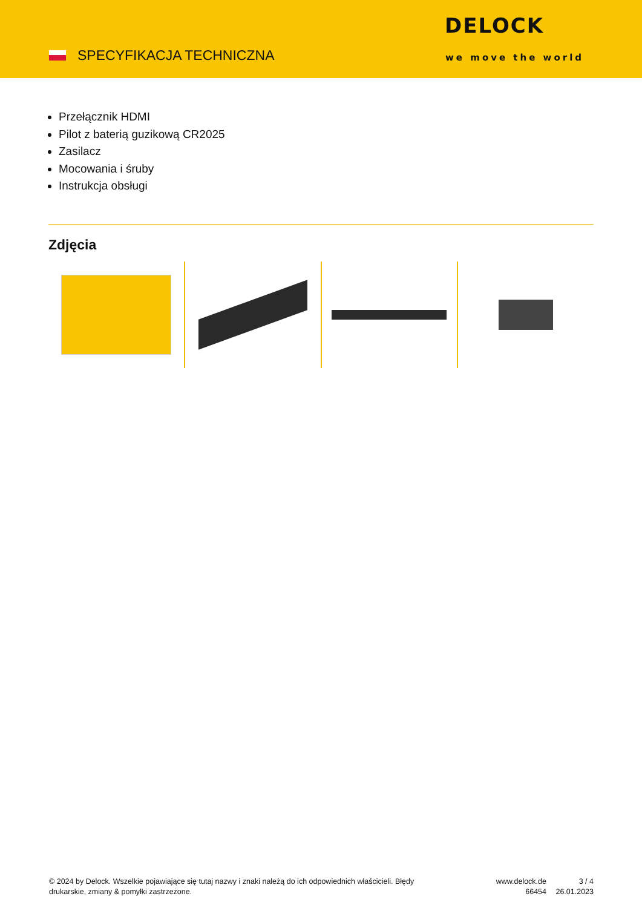SPECYFIKACJA TECHNICZNA
DELOCK
we move the world
Przełącznik HDMI
Pilot z baterią guzikową CR2025
Zasilacz
Mocowania i śruby
Instrukcja obsługi
Zdjęcia
© 2024 by Delock. Wszelkie pojawiające się tutaj nazwy i znaki należą do ich odpowiednich właścicieli. Błędy drukarskie, zmiany & pomyłki zastrzeżone.
www.delock.de
66454
3 / 4
26.01.2023